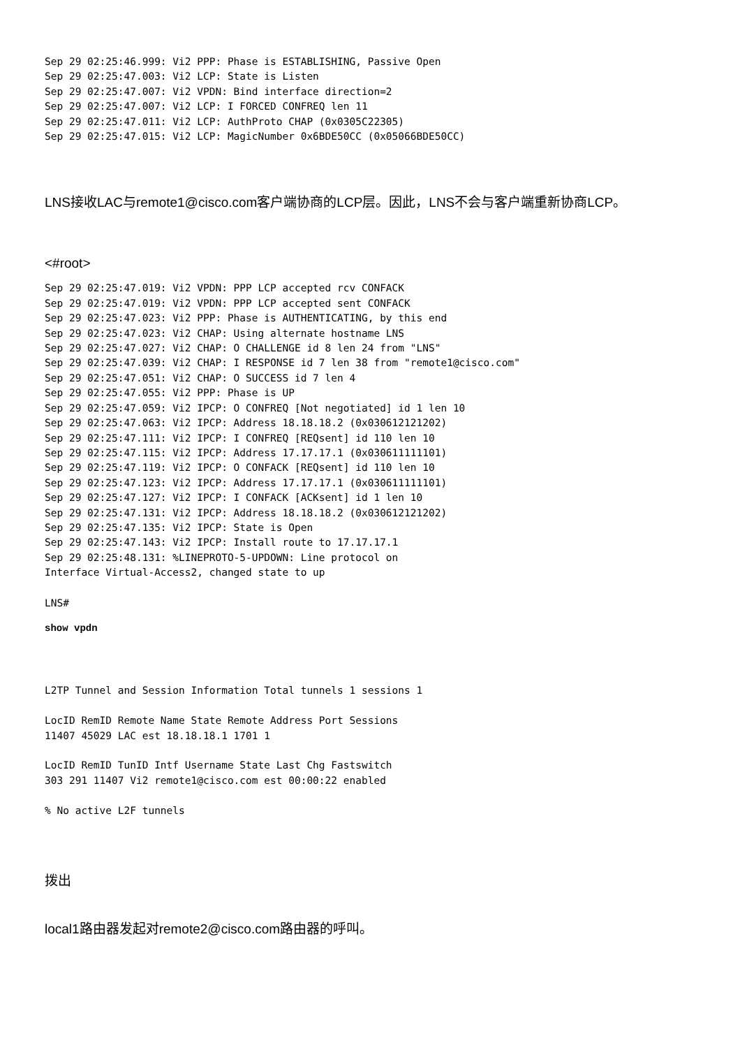Sep 29 02:25:46.999: Vi2 PPP: Phase is ESTABLISHING, Passive Open
Sep 29 02:25:47.003: Vi2 LCP: State is Listen
Sep 29 02:25:47.007: Vi2 VPDN: Bind interface direction=2
Sep 29 02:25:47.007: Vi2 LCP: I FORCED CONFREQ len 11
Sep 29 02:25:47.011: Vi2 LCP: AuthProto CHAP (0x0305C22305)
Sep 29 02:25:47.015: Vi2 LCP: MagicNumber 0x6BDE50CC (0x05066BDE50CC)
LNS接收LAC与remote1@cisco.com客户端协商的LCP层。因此，LNS不会与客户端重新协商LCP。
<#root>
Sep 29 02:25:47.019: Vi2 VPDN: PPP LCP accepted rcv CONFACK
Sep 29 02:25:47.019: Vi2 VPDN: PPP LCP accepted sent CONFACK
Sep 29 02:25:47.023: Vi2 PPP: Phase is AUTHENTICATING, by this end
Sep 29 02:25:47.023: Vi2 CHAP: Using alternate hostname LNS
Sep 29 02:25:47.027: Vi2 CHAP: O CHALLENGE id 8 len 24 from "LNS"
Sep 29 02:25:47.039: Vi2 CHAP: I RESPONSE id 7 len 38 from "remote1@cisco.com"
Sep 29 02:25:47.051: Vi2 CHAP: O SUCCESS id 7 len 4
Sep 29 02:25:47.055: Vi2 PPP: Phase is UP
Sep 29 02:25:47.059: Vi2 IPCP: O CONFREQ [Not negotiated] id 1 len 10
Sep 29 02:25:47.063: Vi2 IPCP: Address 18.18.18.2 (0x030612121202)
Sep 29 02:25:47.111: Vi2 IPCP: I CONFREQ [REQsent] id 110 len 10
Sep 29 02:25:47.115: Vi2 IPCP: Address 17.17.17.1 (0x030611111101)
Sep 29 02:25:47.119: Vi2 IPCP: O CONFACK [REQsent] id 110 len 10
Sep 29 02:25:47.123: Vi2 IPCP: Address 17.17.17.1 (0x030611111101)
Sep 29 02:25:47.127: Vi2 IPCP: I CONFACK [ACKsent] id 1 len 10
Sep 29 02:25:47.131: Vi2 IPCP: Address 18.18.18.2 (0x030612121202)
Sep 29 02:25:47.135: Vi2 IPCP: State is Open
Sep 29 02:25:47.143: Vi2 IPCP: Install route to 17.17.17.1
Sep 29 02:25:48.131: %LINEPROTO-5-UPDOWN: Line protocol on
Interface Virtual-Access2, changed state to up
LNS#
show vpdn
L2TP Tunnel and Session Information Total tunnels 1 sessions 1

LocID RemID Remote Name State Remote Address Port Sessions
11407 45029 LAC est 18.18.18.1 1701 1

LocID RemID TunID Intf Username State Last Chg Fastswitch
303 291 11407 Vi2 remote1@cisco.com est 00:00:22 enabled

% No active L2F tunnels
拨出
local1路由器发起对remote2@cisco.com路由器的呼叫。